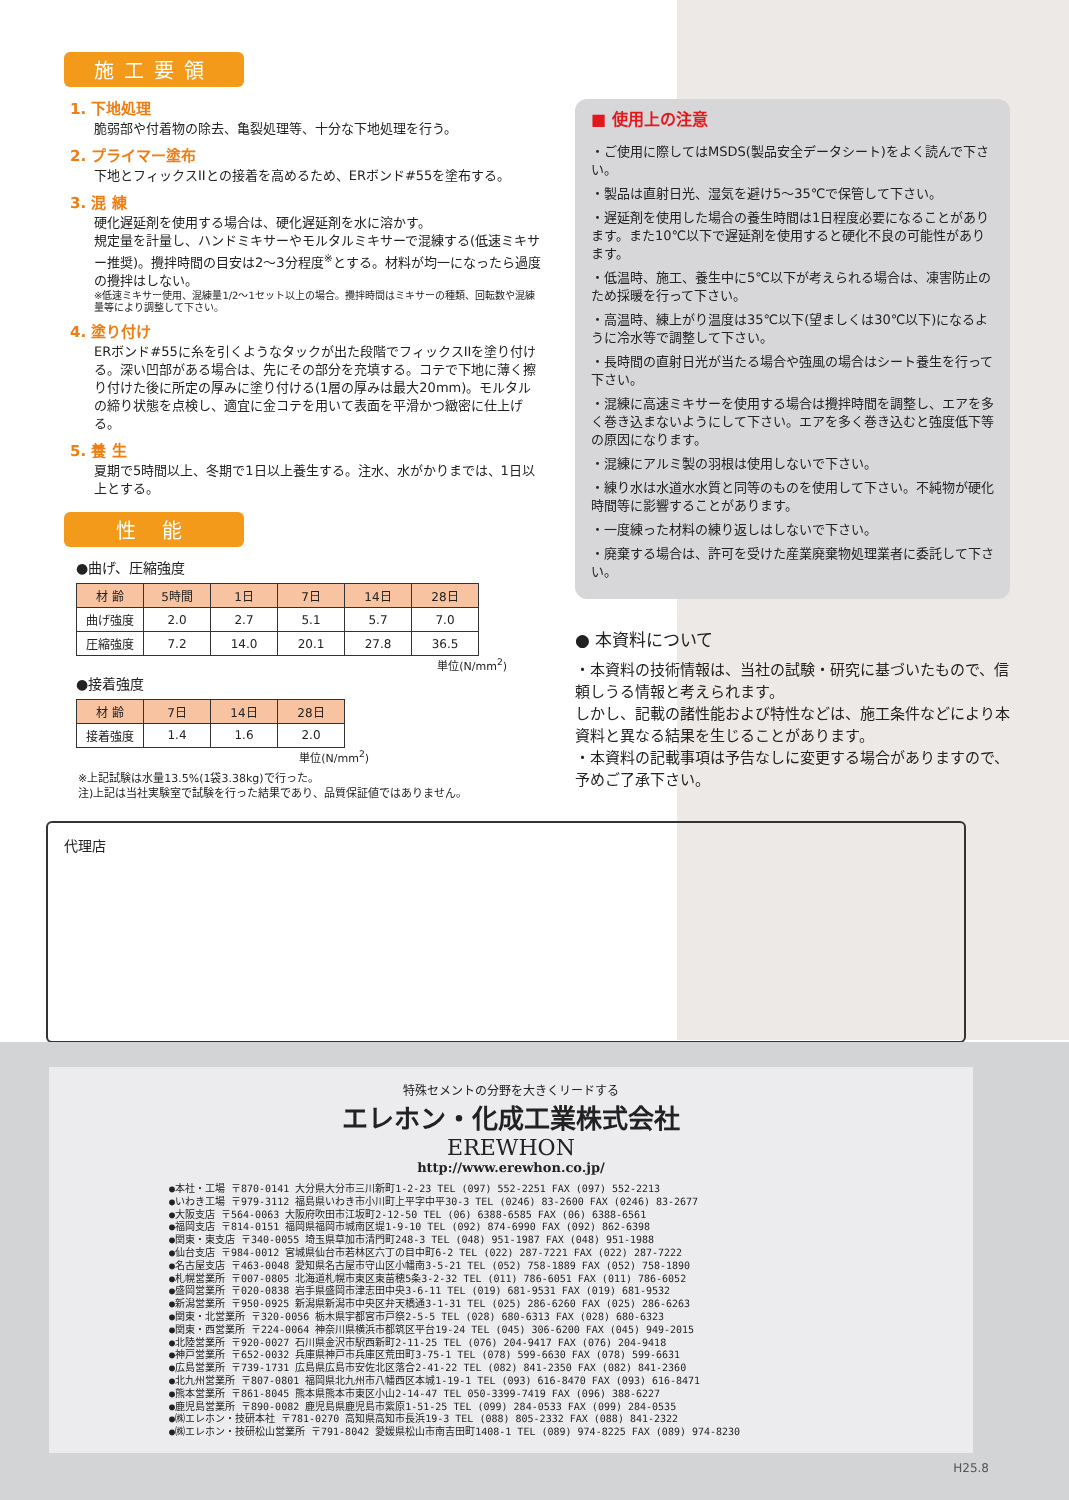施工要領
1. 下地処理
脆弱部や付着物の除去、亀裂処理等、十分な下地処理を行う。
2. プライマー塗布
下地とフィックスIIとの接着を高めるため、ERボンド#55を塗布する。
3. 混 練
硬化遅延剤を使用する場合は、硬化遅延剤を水に溶かす。
規定量を計量し、ハンドミキサーやモルタルミキサーで混練する(低速ミキサー推奨)。攪拌時間の目安は2〜3分程度<sup>※</sup>とする。材料が均一になったら過度の攪拌はしない。
※低速ミキサー使用、混練量1/2〜1セット以上の場合。攪拌時間はミキサーの種類、回転数や混練量等により調整して下さい。
4. 塗り付け
ERボンド#55に糸を引くようなタックが出た段階でフィックスIIを塗り付ける。深い凹部がある場合は、先にその部分を充填する。コテで下地に薄く擦り付けた後に所定の厚みに塗り付ける(1層の厚みは最大20mm)。モルタルの締り状態を点検し、適宜に金コテを用いて表面を平滑かつ緻密に仕上げる。
5. 養 生
夏期で5時間以上、冬期で1日以上養生する。注水、水がかりまでは、1日以上とする。
性 能
●曲げ、圧縮強度
| 材 齢 | 5時間 | 1日 | 7日 | 14日 | 28日 |
| --- | --- | --- | --- | --- | --- |
| 曲げ強度 | 2.0 | 2.7 | 5.1 | 5.7 | 7.0 |
| 圧縮強度 | 7.2 | 14.0 | 20.1 | 27.8 | 36.5 |
単位(N/mm<sup>2</sup>)
●接着強度
| 材 齢 | 7日 | 14日 | 28日 |
| --- | --- | --- | --- |
| 接着強度 | 1.4 | 1.6 | 2.0 |
単位(N/mm<sup>2</sup>)
※上記試験は水量13.5%(1袋3.38kg)で行った。
注)上記は当社実験室で試験を行った結果であり、品質保証値ではありません。
■ 使用上の注意
・ご使用に際してはMSDS(製品安全データシート)をよく読んで下さい。
・製品は直射日光、湿気を避け5〜35℃で保管して下さい。
・遅延剤を使用した場合の養生時間は1日程度必要になることがあります。また10℃以下で遅延剤を使用すると硬化不良の可能性があります。
・低温時、施工、養生中に5℃以下が考えられる場合は、凍害防止のため採暖を行って下さい。
・高温時、練上がり温度は35℃以下(望ましくは30℃以下)になるように冷水等で調整して下さい。
・長時間の直射日光が当たる場合や強風の場合はシート養生を行って下さい。
・混練に高速ミキサーを使用する場合は攪拌時間を調整し、エアを多く巻き込まないようにして下さい。エアを多く巻き込むと強度低下等の原因になります。
・混練にアルミ製の羽根は使用しないで下さい。
・練り水は水道水水質と同等のものを使用して下さい。不純物が硬化時間等に影響することがあります。
・一度練った材料の練り返しはしないで下さい。
・廃棄する場合は、許可を受けた産業廃棄物処理業者に委託して下さい。
● 本資料について
・本資料の技術情報は、当社の試験・研究に基づいたもので、信頼しうる情報と考えられます。
しかし、記載の諸性能および特性などは、施工条件などにより本資料と異なる結果を生じることがあります。
・本資料の記載事項は予告なしに変更する場合がありますので、予めご了承下さい。
代理店
特殊セメントの分野を大きくリードする
エレホン・化成工業株式会社
EREWHON
http://www.erewhon.co.jp/
●本社・工場 〒870-0141 大分県大分市三川新町1-2-23 TEL (097) 552-2251 FAX (097) 552-2213 ●いわき工場 〒979-3112 福島県いわき市小川町上平字中平30-3 TEL (0246) 83-2600 FAX (0246) 83-2677 ●大阪支店 〒564-0063 大阪府吹田市江坂町2-12-50 TEL (06) 6388-6585 FAX (06) 6388-6561 ●福岡支店 〒814-0151 福岡県福岡市城南区堤1-9-10 TEL (092) 874-6990 FAX (092) 862-6398 ●関東・東支店 〒340-0055 埼玉県草加市清門町248-3 TEL (048) 951-1987 FAX (048) 951-1988 ●仙台支店 〒984-0012 宮城県仙台市若林区六丁の目中町6-2 TEL (022) 287-7221 FAX (022) 287-7222 ●名古屋支店 〒463-0048 愛知県名古屋市守山区小幡南3-5-21 TEL (052) 758-1889 FAX (052) 758-1890 ●札幌営業所 〒007-0805 北海道札幌市東区東苗穂5条3-2-32 TEL (011) 786-6051 FAX (011) 786-6052 ●盛岡営業所 〒020-0838 岩手県盛岡市津志田中央3-6-11 TEL (019) 681-9531 FAX (019) 681-9532 ●新潟営業所 〒950-0925 新潟県新潟市中央区弁天橋通3-1-31 TEL (025) 286-6260 FAX (025) 286-6263 ●関東・北営業所 〒320-0056 栃木県宇都宮市戸祭2-5-5 TEL (028) 680-6313 FAX (028) 680-6323 ●関東・西営業所 〒224-0064 神奈川県横浜市都筑区平台19-24 TEL (045) 306-6200 FAX (045) 949-2015 ●北陸営業所 〒920-0027 石川県金沢市駅西新町2-11-25 TEL (076) 204-9417 FAX (076) 204-9418 ●神戸営業所 〒652-0032 兵庫県神戸市兵庫区荒田町3-75-1 TEL (078) 599-6630 FAX (078) 599-6631 ●広島営業所 〒739-1731 広島県広島市安佐北区落合2-41-22 TEL (082) 841-2350 FAX (082) 841-2360 ●北九州営業所 〒807-0801 福岡県北九州市八幡西区本城1-19-1 TEL (093) 616-8470 FAX (093) 616-8471 ●熊本営業所 〒861-8045 熊本県熊本市東区小山2-14-47 TEL 050-3399-7419 FAX (096) 388-6227 ●鹿児島営業所 〒890-0082 鹿児島県鹿児島市紫原1-51-25 TEL (099) 284-0533 FAX (099) 284-0535 ●㈱エレホン・技研本社 〒781-0270 高知県高知市長浜19-3 TEL (088) 805-2332 FAX (088) 841-2322 ●㈱エレホン・技研松山営業所 〒791-8042 愛媛県松山市南吉田町1408-1 TEL (089) 974-8225 FAX (089) 974-8230
H25.8